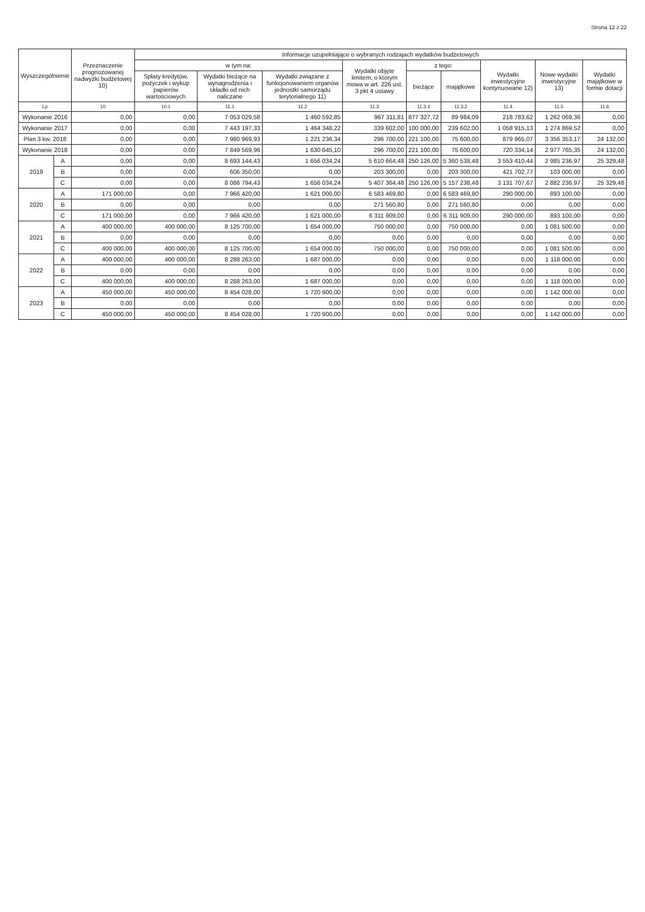Strona 12 z 22
| Wyszczególnienie | | Przeznaczenie prognozowanej nadwyżki budżetowej 10) | Informacje uzupełniające o wybranych rodzajach wydatków budżetowych | | | | | | | | |
| --- | --- | --- | --- | --- | --- | --- | --- | --- | --- | --- | --- |
| | | | w tym na: | | | Wydatki objęte limitem, o którym mowa w art. 226 ust. 3 pkt 4 ustawy | z tego: | | Wydatki inwestycyjne kontynuowane 12) | Nowe wydatki inwestycyjne 13) | Wydatki majątkowe w formie dotacji |
| | | | Spłaty kredytów, pożyczek i wykup papierów wartościowych | Wydatki bieżące na wynagrodzenia i składki od nich naliczane | Wydatki związane z funkcjonowaniem organów jednostki samorządu terytorialnego 11) | | bieżące | majątkowe | | | |
| Lp | | 10 | 10.1 | 11.1 | 11.2 | 11.3 | 11.3.1 | 11.3.2 | 11.4 | 11.5 | 11.6 |
| Wykonanie 2016 | | 0,00 | 0,00 | 7 053 029,58 | 1 460 592,85 | 967 311,81 | 877 327,72 | 89 984,09 | 218 783,62 | 1 262 069,36 | 0,00 |
| Wykonanie 2017 | | 0,00 | 0,00 | 7 443 197,33 | 1 464 348,22 | 339 602,00 | 100 000,00 | 239 602,00 | 1 058 915,13 | 1 274 869,52 | 0,00 |
| Plan 3 kw. 2018 | | 0,00 | 0,00 | 7 980 969,93 | 1 221 236,34 | 296 700,00 | 221 100,00 | 75 600,00 | 879 965,07 | 3 356 353,17 | 24 132,00 |
| Wykonanie 2018 | | 0,00 | 0,00 | 7 849 569,96 | 1 630 645,10 | 296 700,00 | 221 100,00 | 75 600,00 | 720 334,14 | 2 977 765,35 | 24 132,00 |
| 2019 | A | 0,00 | 0,00 | 8 693 144,43 | 1 656 034,24 | 5 610 664,48 | 250 126,00 | 5 360 538,48 | 3 553 410,44 | 2 985 236,97 | 25 329,48 |
| | B | 0,00 | 0,00 | 606 350,00 | 0,00 | 203 300,00 | 0,00 | 203 300,00 | 421 702,77 | 103 000,00 | 0,00 |
| | C | 0,00 | 0,00 | 8 086 794,43 | 1 656 034,24 | 5 407 364,48 | 250 126,00 | 5 157 238,48 | 3 131 707,67 | 2 882 236,97 | 25 329,48 |
| 2020 | A | 171 000,00 | 0,00 | 7 966 420,00 | 1 621 000,00 | 6 583 469,80 | 0,00 | 6 583 469,80 | 290 000,00 | 893 100,00 | 0,00 |
| | B | 0,00 | 0,00 | 0,00 | 0,00 | 271 560,80 | 0,00 | 271 560,80 | 0,00 | 0,00 | 0,00 |
| | C | 171 000,00 | 0,00 | 7 966 420,00 | 1 621 000,00 | 6 311 909,00 | 0,00 | 6 311 909,00 | 290 000,00 | 893 100,00 | 0,00 |
| 2021 | A | 400 000,00 | 400 000,00 | 8 125 700,00 | 1 654 000,00 | 750 000,00 | 0,00 | 750 000,00 | 0,00 | 1 081 500,00 | 0,00 |
| | B | 0,00 | 0,00 | 0,00 | 0,00 | 0,00 | 0,00 | 0,00 | 0,00 | 0,00 | 0,00 |
| | C | 400 000,00 | 400 000,00 | 8 125 700,00 | 1 654 000,00 | 750 000,00 | 0,00 | 750 000,00 | 0,00 | 1 081 500,00 | 0,00 |
| 2022 | A | 400 000,00 | 400 000,00 | 8 288 263,00 | 1 687 000,00 | 0,00 | 0,00 | 0,00 | 0,00 | 1 118 000,00 | 0,00 |
| | B | 0,00 | 0,00 | 0,00 | 0,00 | 0,00 | 0,00 | 0,00 | 0,00 | 0,00 | 0,00 |
| | C | 400 000,00 | 400 000,00 | 8 288 263,00 | 1 687 000,00 | 0,00 | 0,00 | 0,00 | 0,00 | 1 118 000,00 | 0,00 |
| 2023 | A | 450 000,00 | 450 000,00 | 8 454 028,00 | 1 720 900,00 | 0,00 | 0,00 | 0,00 | 0,00 | 1 142 000,00 | 0,00 |
| | B | 0,00 | 0,00 | 0,00 | 0,00 | 0,00 | 0,00 | 0,00 | 0,00 | 0,00 | 0,00 |
| | C | 450 000,00 | 450 000,00 | 8 454 028,00 | 1 720 900,00 | 0,00 | 0,00 | 0,00 | 0,00 | 1 142 000,00 | 0,00 |